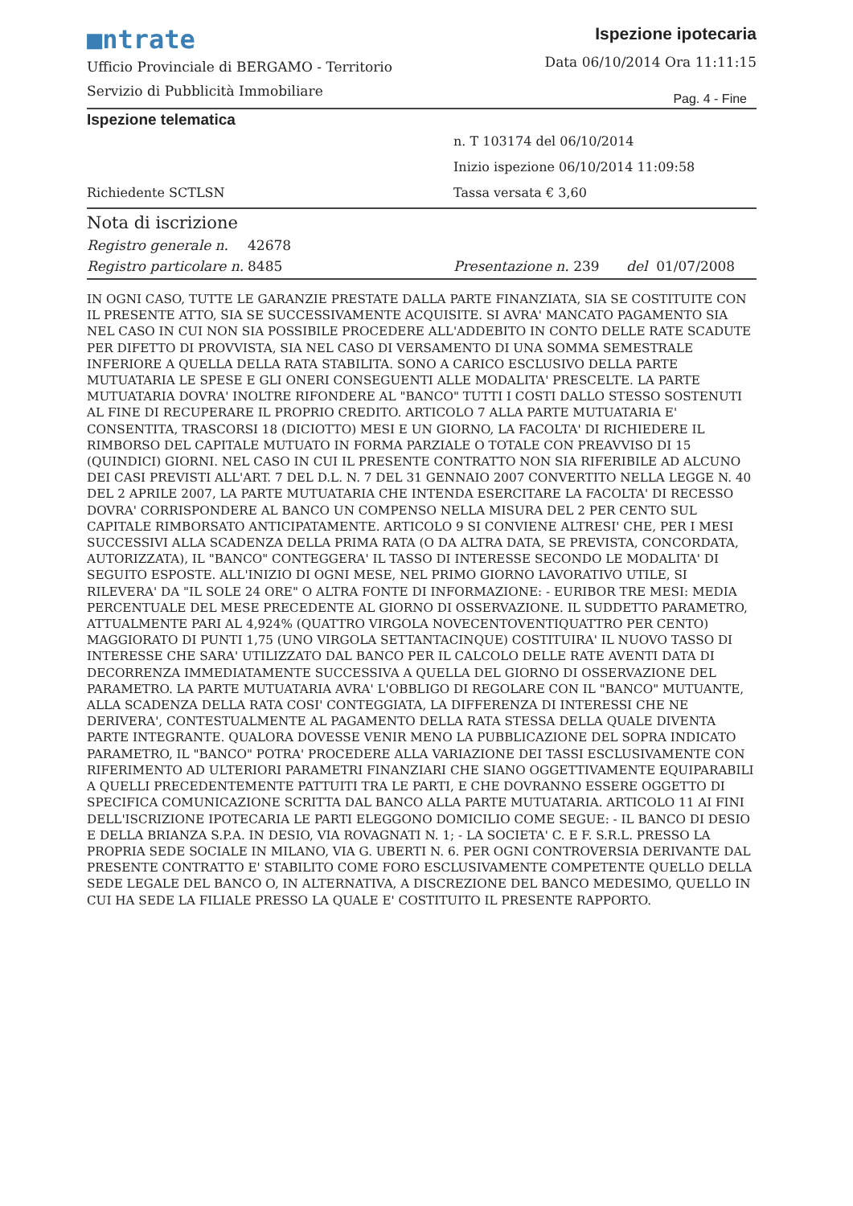■ntrate
Ufficio Provinciale di BERGAMO - Territorio
Servizio di Pubblicità Immobiliare
Ispezione ipotecaria
Data 06/10/2014 Ora 11:11:15
Pag. 4 - Fine
Ispezione telematica
n. T 103174 del 06/10/2014
Inizio ispezione 06/10/2014 11:09:58
Richiedente SCTLSN Tassa versata € 3,60
Nota di iscrizione
Registro generale n. 42678
Registro particolare n. 8485 Presentazione n. 239 del 01/07/2008
IN OGNI CASO, TUTTE LE GARANZIE PRESTATE DALLA PARTE FINANZIATA, SIA SE COSTITUITE CON IL PRESENTE ATTO, SIA SE SUCCESSIVAMENTE ACQUISITE. SI AVRA' MANCATO PAGAMENTO SIA NEL CASO IN CUI NON SIA POSSIBILE PROCEDERE ALL'ADDEBITO IN CONTO DELLE RATE SCADUTE PER DIFETTO DI PROVVISTA, SIA NEL CASO DI VERSAMENTO DI UNA SOMMA SEMESTRALE INFERIORE A QUELLA DELLA RATA STABILITA. SONO A CARICO ESCLUSIVO DELLA PARTE MUTUATARIA LE SPESE E GLI ONERI CONSEGUENTI ALLE MODALITA' PRESCELTE. LA PARTE MUTUATARIA DOVRA' INOLTRE RIFONDERE AL "BANCO" TUTTI I COSTI DALLO STESSO SOSTENUTI AL FINE DI RECUPERARE IL PROPRIO CREDITO. ARTICOLO 7 ALLA PARTE MUTUATARIA E' CONSENTITA, TRASCORSI 18 (DICIOTTO) MESI E UN GIORNO, LA FACOLTA' DI RICHIEDERE IL RIMBORSO DEL CAPITALE MUTUATO IN FORMA PARZIALE O TOTALE CON PREAVVISO DI 15 (QUINDICI) GIORNI. NEL CASO IN CUI IL PRESENTE CONTRATTO NON SIA RIFERIBILE AD ALCUNO DEI CASI PREVISTI ALL'ART. 7 DEL D.L. N. 7 DEL 31 GENNAIO 2007 CONVERTITO NELLA LEGGE N. 40 DEL 2 APRILE 2007, LA PARTE MUTUATARIA CHE INTENDA ESERCITARE LA FACOLTA' DI RECESSO DOVRA' CORRISPONDERE AL BANCO UN COMPENSO NELLA MISURA DEL 2 PER CENTO SUL CAPITALE RIMBORSATO ANTICIPATAMENTE. ARTICOLO 9 SI CONVIENE ALTRESI' CHE, PER I MESI SUCCESSIVI ALLA SCADENZA DELLA PRIMA RATA (O DA ALTRA DATA, SE PREVISTA, CONCORDATA, AUTORIZZATA), IL "BANCO" CONTEGGERA' IL TASSO DI INTERESSE SECONDO LE MODALITA' DI SEGUITO ESPOSTE. ALL'INIZIO DI OGNI MESE, NEL PRIMO GIORNO LAVORATIVO UTILE, SI RILEVERA' DA "IL SOLE 24 ORE" O ALTRA FONTE DI INFORMAZIONE: - EURIBOR TRE MESI: MEDIA PERCENTUALE DEL MESE PRECEDENTE AL GIORNO DI OSSERVAZIONE. IL SUDDETTO PARAMETRO, ATTUALMENTE PARI AL 4,924% (QUATTRO VIRGOLA NOVECENTOVENTIQUATTRO PER CENTO) MAGGIORATO DI PUNTI 1,75 (UNO VIRGOLA SETTANTACINQUE) COSTITUIRA' IL NUOVO TASSO DI INTERESSE CHE SARA' UTILIZZATO DAL BANCO PER IL CALCOLO DELLE RATE AVENTI DATA DI DECORRENZA IMMEDIATAMENTE SUCCESSIVA A QUELLA DEL GIORNO DI OSSERVAZIONE DEL PARAMETRO. LA PARTE MUTUATARIA AVRA' L'OBBLIGO DI REGOLARE CON IL "BANCO" MUTUANTE, ALLA SCADENZA DELLA RATA COSI' CONTEGGIATA, LA DIFFERENZA DI INTERESSI CHE NE DERIVERA', CONTESTUALMENTE AL PAGAMENTO DELLA RATA STESSA DELLA QUALE DIVENTA PARTE INTEGRANTE. QUALORA DOVESSE VENIR MENO LA PUBBLICAZIONE DEL SOPRA INDICATO PARAMETRO, IL "BANCO" POTRA' PROCEDERE ALLA VARIAZIONE DEI TASSI ESCLUSIVAMENTE CON RIFERIMENTO AD ULTERIORI PARAMETRI FINANZIARI CHE SIANO OGGETTIVAMENTE EQUIPARABILI A QUELLI PRECEDENTEMENTE PATTUITI TRA LE PARTI, E CHE DOVRANNO ESSERE OGGETTO DI SPECIFICA COMUNICAZIONE SCRITTA DAL BANCO ALLA PARTE MUTUATARIA. ARTICOLO 11 AI FINI DELL'ISCRIZIONE IPOTECARIA LE PARTI ELEGGONO DOMICILIO COME SEGUE: - IL BANCO DI DESIO E DELLA BRIANZA S.P.A. IN DESIO, VIA ROVAGNATI N. 1; - LA SOCIETA' C. E F. S.R.L. PRESSO LA PROPRIA SEDE SOCIALE IN MILANO, VIA G. UBERTI N. 6. PER OGNI CONTROVERSIA DERIVANTE DAL PRESENTE CONTRATTO E' STABILITO COME FORO ESCLUSIVAMENTE COMPETENTE QUELLO DELLA SEDE LEGALE DEL BANCO O, IN ALTERNATIVA, A DISCREZIONE DEL BANCO MEDESIMO, QUELLO IN CUI HA SEDE LA FILIALE PRESSO LA QUALE E' COSTITUITO IL PRESENTE RAPPORTO.